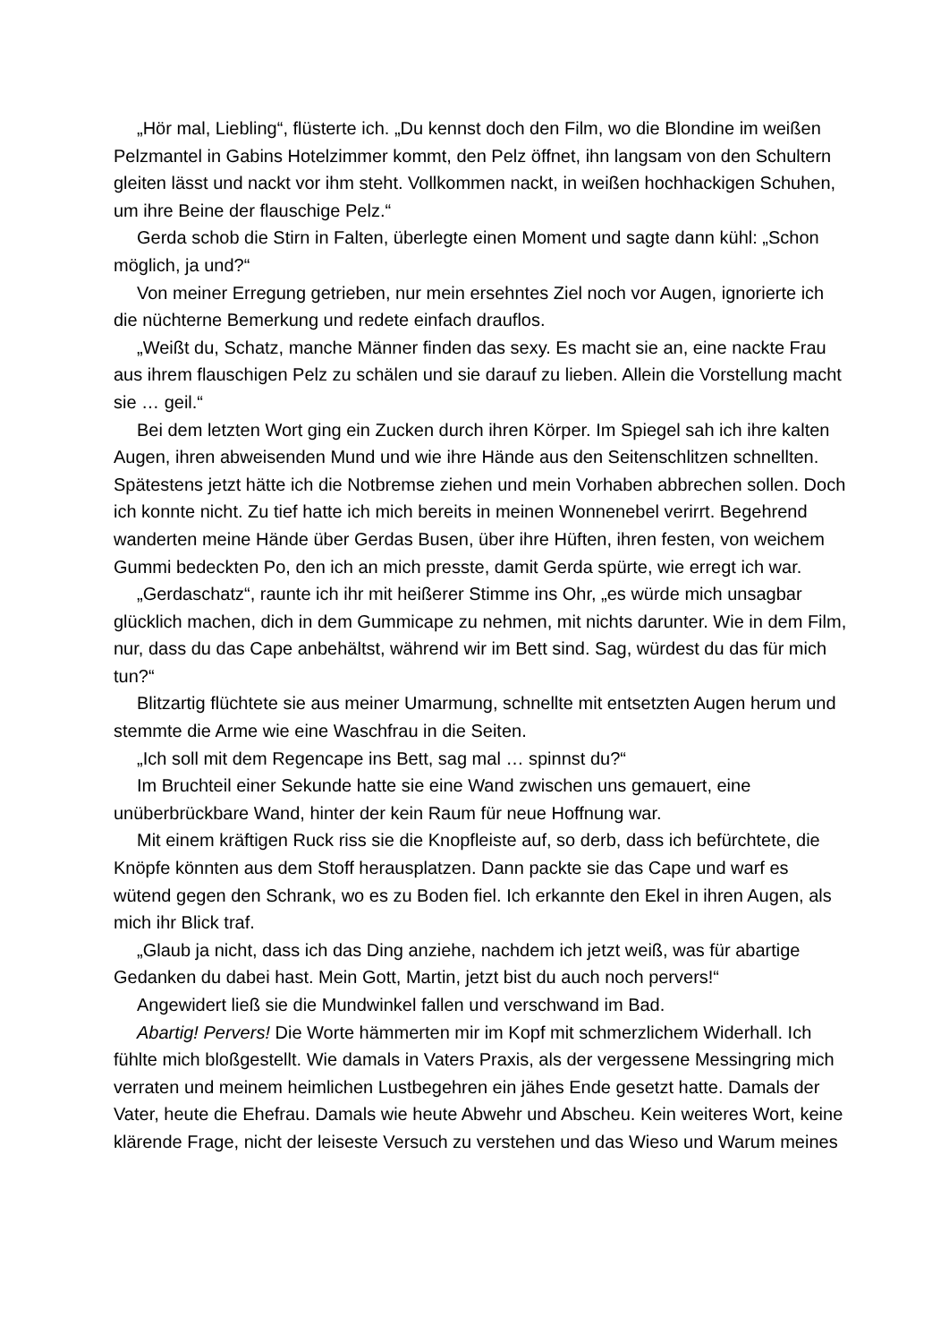„Hör mal, Liebling“, flüsterte ich. „Du kennst doch den Film, wo die Blondine im weißen Pelzmantel in Gabins Hotelzimmer kommt, den Pelz öffnet, ihn langsam von den Schultern gleiten lässt und nackt vor ihm steht. Vollkommen nackt, in weißen hochhackigen Schuhen, um ihre Beine der flauschige Pelz.“
Gerda schob die Stirn in Falten, überlegte einen Moment und sagte dann kühl: „Schon möglich, ja und?“
Von meiner Erregung getrieben, nur mein ersehntes Ziel noch vor Augen, ignorierte ich die nüchterne Bemerkung und redete einfach drauflos.
„Weißt du, Schatz, manche Männer finden das sexy. Es macht sie an, eine nackte Frau aus ihrem flauschigen Pelz zu schälen und sie darauf zu lieben. Allein die Vorstellung macht sie … geil.“
Bei dem letzten Wort ging ein Zucken durch ihren Körper. Im Spiegel sah ich ihre kalten Augen, ihren abweisenden Mund und wie ihre Hände aus den Seitenschlitzen schnellten. Spätestens jetzt hätte ich die Notbremse ziehen und mein Vorhaben abbrechen sollen. Doch ich konnte nicht. Zu tief hatte ich mich bereits in meinen Wonnenebel verirrt. Begehrend wanderten meine Hände über Gerdas Busen, über ihre Hüften, ihren festen, von weichem Gummi bedeckten Po, den ich an mich presste, damit Gerda spürte, wie erregt ich war.
„Gerdaschatz“, raunte ich ihr mit heißerer Stimme ins Ohr, „es würde mich unsagbar glücklich machen, dich in dem Gummicape zu nehmen, mit nichts darunter. Wie in dem Film, nur, dass du das Cape anbehältst, während wir im Bett sind. Sag, würdest du das für mich tun?“
Blitzartig flüchtete sie aus meiner Umarmung, schnellte mit entsetzten Augen herum und stemmte die Arme wie eine Waschfrau in die Seiten.
„Ich soll mit dem Regencape ins Bett, sag mal … spinnst du?“
Im Bruchteil einer Sekunde hatte sie eine Wand zwischen uns gemauert, eine unüberbrückbare Wand, hinter der kein Raum für neue Hoffnung war.
Mit einem kräftigen Ruck riss sie die Knopfleiste auf, so derb, dass ich befürchtete, die Knöpfe könnten aus dem Stoff herausplatzen. Dann packte sie das Cape und warf es wütend gegen den Schrank, wo es zu Boden fiel. Ich erkannte den Ekel in ihren Augen, als mich ihr Blick traf.
„Glaub ja nicht, dass ich das Ding anziehe, nachdem ich jetzt weiß, was für abartige Gedanken du dabei hast. Mein Gott, Martin, jetzt bist du auch noch pervers!“
Angewidert ließ sie die Mundwinkel fallen und verschwand im Bad.
Abartig! Pervers! Die Worte hämmerten mir im Kopf mit schmerzlichem Widerhall. Ich fühlte mich bloßgestellt. Wie damals in Vaters Praxis, als der vergessene Messingring mich verraten und meinem heimlichen Lustbegehren ein jähes Ende gesetzt hatte. Damals der Vater, heute die Ehefrau. Damals wie heute Abwehr und Abscheu. Kein weiteres Wort, keine klärende Frage, nicht der leiseste Versuch zu verstehen und das Wieso und Warum meines